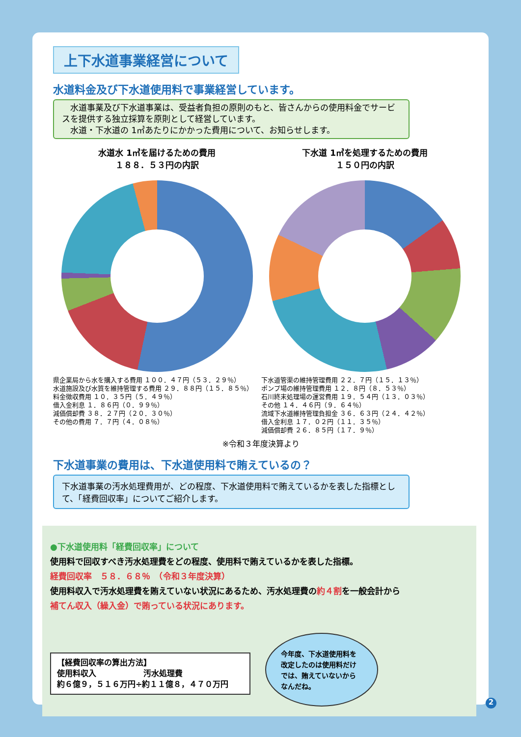上下水道事業経営について
水道料金及び下水道使用料で事業経営しています。
　水道事業及び下水道事業は、受益者負担の原則のもと、皆さんからの使用料金でサービスを提供する独立採算を原則として経営しています。
　水道・下水道の 1㎥あたりにかかった費用について、お知らせします。
水道水 1㎥を届けるための費用
１８８．５３円の内訳
県企業局から水を購入する費用 １００．４７円（５３．２９％）
水道施設及び水質を維持管理する費用 ２９．８８円（１５．８５％）
料金徴収費用 １０．３５円（５．４９％）
借入金利息 １．８６円（０．９９％）
減価償却費 ３８．２７円（２０．３０％）
その他の費用 ７．７円（４．０８％）
下水道 1㎥を処理するための費用
１５０円の内訳
下水道管渠の維持管理費用 ２２．７円（１５．１３％）
ポンプ場の維持管理費用 １２．８円（８．５３％）
石川終末処理場の運営費用 １９．５４円（１３．０３％）
その他 １４．４６円（９．６４％）
流域下水道維持管理負担金 ３６．６３円（２４．４２％）
借入金利息 １７．０２円（１１．３５％）
減価償却費 ２６．８５円（１７．９％）
※令和３年度決算より
下水道事業の費用は、下水道使用料で賄えているの？
下水道事業の汚水処理費用が、どの程度、下水道使用料で賄えているかを表した指標として、「経費回収率」についてご紹介します。
●下水道使用料「経費回収率」について
使用料で回収すべき汚水処理費をどの程度、使用料で賄えているかを表した指標。
経費回収率　５８．６８％　（令和３年度決算）
使用料収入で汚水処理費を賄えていない状況にあるため、汚水処理費の約４割を一般会計から
補てん収入（繰入金）で賄っている状況にあります。
【経費回収率の算出方法】
使用料収入　　　　　　汚水処理費
約６億９，５１６万円÷約１１億８，４７０万円
今年度、下水道使用料を改定したのは使用料だけでは、賄えていないからなんだね。
2